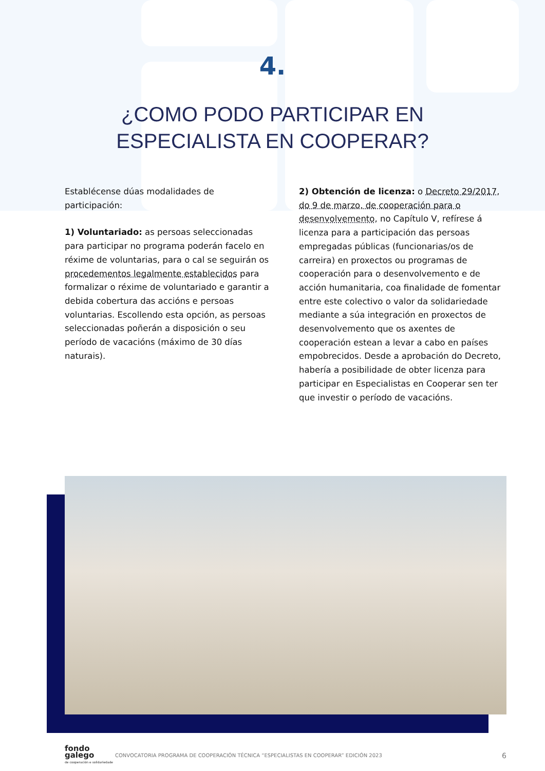4.
¿COMO PODO PARTICIPAR EN
ESPECIALISTA EN COOPERAR?
Establécense dúas modalidades de participación:
1) Voluntariado: as persoas seleccionadas para participar no programa poderán facelo en réxime de voluntarias, para o cal se seguirán os procedementos legalmente establecidos para formalizar o réxime de voluntariado e garantir a debida cobertura das accións e persoas voluntarias. Escollendo esta opción, as persoas seleccionadas poñerán a disposición o seu período de vacacións (máximo de 30 días naturais).
2) Obtención de licenza: o Decreto 29/2017, do 9 de marzo, de cooperación para o desenvolvemento, no Capítulo V, refírese á licenza para a participación das persoas empregadas públicas (funcionarias/os de carreira) en proxectos ou programas de cooperación para o desenvolvemento e de acción humanitaria, coa finalidade de fomentar entre este colectivo o valor da solidariedade mediante a súa integración en proxectos de desenvolvemento que os axentes de cooperación estean a levar a cabo en países empobrecidos. Desde a aprobación do Decreto, habería a posibilidade de obter licenza para participar en Especialistas en Cooperar sen ter que investir o período de vacacións.
fondo
galego
de cooperación e solidariedade
CONVOCATORIA PROGRAMA DE COOPERACIÓN TÉCNICA “ESPECIALISTAS EN COOPERAR” EDICIÓN 2023 6